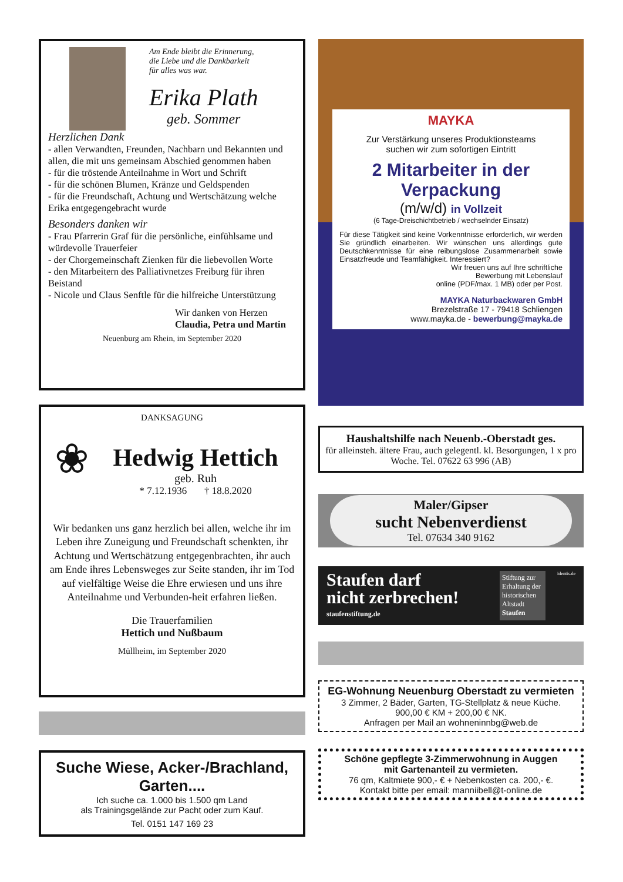Am Ende bleibt die Erinnerung,
die Liebe und die Dankbarkeit
für alles was war.
Erika Plath
geb. Sommer
Herzlichen Dank
- allen Verwandten, Freunden, Nachbarn und Bekannten und allen, die mit uns gemeinsam Abschied genommen haben
- für die tröstende Anteilnahme in Wort und Schrift
- für die schönen Blumen, Kränze und Geldspenden
- für die Freundschaft, Achtung und Wertschätzung welche Erika entgegengebracht wurde
Besonders danken wir
- Frau Pfarrerin Graf für die persönliche, einfühlsame und würdevolle Trauerfeier
- der Chorgemeinschaft Zienken für die liebevollen Worte
- den Mitarbeitern des Palliativnetzes Freiburg für ihren Beistand
- Nicole und Claus Senftle für die hilfreiche Unterstützung
Wir danken von Herzen
Claudia, Petra und Martin
Neuenburg am Rhein, im September 2020
DANKSAGUNG
❀
Hedwig Hettich
geb. Ruh
* 7.12.1936 † 18.8.2020
Wir bedanken uns ganz herzlich bei allen, welche ihr im Leben ihre Zuneigung und Freundschaft schenkten, ihr Achtung und Wertschätzung entgegenbrachten, ihr auch am Ende ihres Lebensweges zur Seite standen, ihr im Tod auf vielfältige Weise die Ehre erwiesen und uns ihre Anteilnahme und Verbunden-heit erfahren ließen.
Die Trauerfamilien
Hettich und Nußbaum
Müllheim, im September 2020
Suche Wiese, Acker-/Brachland, Garten....
Ich suche ca. 1.000 bis 1.500 qm Land
als Trainingsgelände zur Pacht oder zum Kauf.
Tel. 0151 147 169 23
MAYKA
Zur Verstärkung unseres Produktionsteams
suchen wir zum sofortigen Eintritt
2 Mitarbeiter in der Verpackung
(m/w/d) in Vollzeit
(6 Tage-Dreischichtbetrieb / wechselnder Einsatz)
Für diese Tätigkeit sind keine Vorkenntnisse erforderlich, wir werden Sie gründlich einarbeiten. Wir wünschen uns allerdings gute Deutschkenntnisse für eine reibungslose Zusammenarbeit sowie Einsatzfreude und Teamfähigkeit. Interessiert?
Wir freuen uns auf Ihre schriftliche
Bewerbung mit Lebenslauf
online (PDF/max. 1 MB) oder per Post.
MAYKA Naturbackwaren GmbH
Brezelstraße 17 - 79418 Schliengen
www.mayka.de - bewerbung@mayka.de
Haushaltshilfe nach Neuenb.-Oberstadt ges.
für alleinsteh. ältere Frau, auch gelegentl. kl. Besorgungen, 1 x pro Woche. Tel. 07622 63 996 (AB)
Maler/Gipser
sucht Nebenverdienst
Tel. 07634 340 9162
Staufen darf
nicht zerbrechen!
staufenstiftung.de
Stiftung zur Erhaltung der historischen Altstadt Staufen
identis.de
EG-Wohnung Neuenburg Oberstadt zu vermieten
3 Zimmer, 2 Bäder, Garten, TG-Stellplatz & neue Küche.
900,00 € KM + 200,00 € NK.
Anfragen per Mail an wohneninnbg@web.de
Schöne gepflegte 3-Zimmerwohnung in Auggen
mit Gartenanteil zu vermieten.
76 qm, Kaltmiete 900,- € + Nebenkosten ca. 200,- €.
Kontakt bitte per email: manniibell@t-online.de